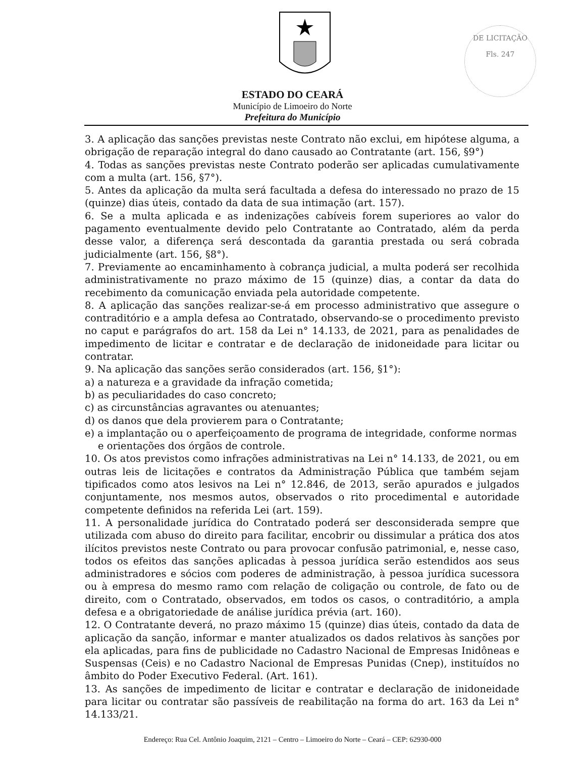DE LICITAÇÃO
Fls. 247
ESTADO DO CEARÁ
Município de Limoeiro do Norte
Prefeitura do Município
3. A aplicação das sanções previstas neste Contrato não exclui, em hipótese alguma, a obrigação de reparação integral do dano causado ao Contratante (art. 156, §9°)
4. Todas as sanções previstas neste Contrato poderão ser aplicadas cumulativamente com a multa (art. 156, §7°).
5. Antes da aplicação da multa será facultada a defesa do interessado no prazo de 15 (quinze) dias úteis, contado da data de sua intimação (art. 157).
6. Se a multa aplicada e as indenizações cabíveis forem superiores ao valor do pagamento eventualmente devido pelo Contratante ao Contratado, além da perda desse valor, a diferença será descontada da garantia prestada ou será cobrada judicialmente (art. 156, §8°).
7. Previamente ao encaminhamento à cobrança judicial, a multa poderá ser recolhida administrativamente no prazo máximo de 15 (quinze) dias, a contar da data do recebimento da comunicação enviada pela autoridade competente.
8. A aplicação das sanções realizar-se-á em processo administrativo que assegure o contraditório e a ampla defesa ao Contratado, observando-se o procedimento previsto no caput e parágrafos do art. 158 da Lei n° 14.133, de 2021, para as penalidades de impedimento de licitar e contratar e de declaração de inidoneidade para licitar ou contratar.
9. Na aplicação das sanções serão considerados (art. 156, §1°):
a) a natureza e a gravidade da infração cometida;
b) as peculiaridades do caso concreto;
c) as circunstâncias agravantes ou atenuantes;
d) os danos que dela provierem para o Contratante;
e) a implantação ou o aperfeiçoamento de programa de integridade, conforme normas e orientações dos órgãos de controle.
10. Os atos previstos como infrações administrativas na Lei n° 14.133, de 2021, ou em outras leis de licitações e contratos da Administração Pública que também sejam tipificados como atos lesivos na Lei n° 12.846, de 2013, serão apurados e julgados conjuntamente, nos mesmos autos, observados o rito procedimental e autoridade competente definidos na referida Lei (art. 159).
11. A personalidade jurídica do Contratado poderá ser desconsiderada sempre que utilizada com abuso do direito para facilitar, encobrir ou dissimular a prática dos atos ilícitos previstos neste Contrato ou para provocar confusão patrimonial, e, nesse caso, todos os efeitos das sanções aplicadas à pessoa jurídica serão estendidos aos seus administradores e sócios com poderes de administração, à pessoa jurídica sucessora ou à empresa do mesmo ramo com relação de coligação ou controle, de fato ou de direito, com o Contratado, observados, em todos os casos, o contraditório, a ampla defesa e a obrigatoriedade de análise jurídica prévia (art. 160).
12. O Contratante deverá, no prazo máximo 15 (quinze) dias úteis, contado da data de aplicação da sanção, informar e manter atualizados os dados relativos às sanções por ela aplicadas, para fins de publicidade no Cadastro Nacional de Empresas Inidôneas e Suspensas (Ceis) e no Cadastro Nacional de Empresas Punidas (Cnep), instituídos no âmbito do Poder Executivo Federal. (Art. 161).
13. As sanções de impedimento de licitar e contratar e declaração de inidoneidade para licitar ou contratar são passíveis de reabilitação na forma do art. 163 da Lei n° 14.133/21.
Endereço: Rua Cel. Antônio Joaquim, 2121 – Centro – Limoeiro do Norte – Ceará – CEP: 62930-000